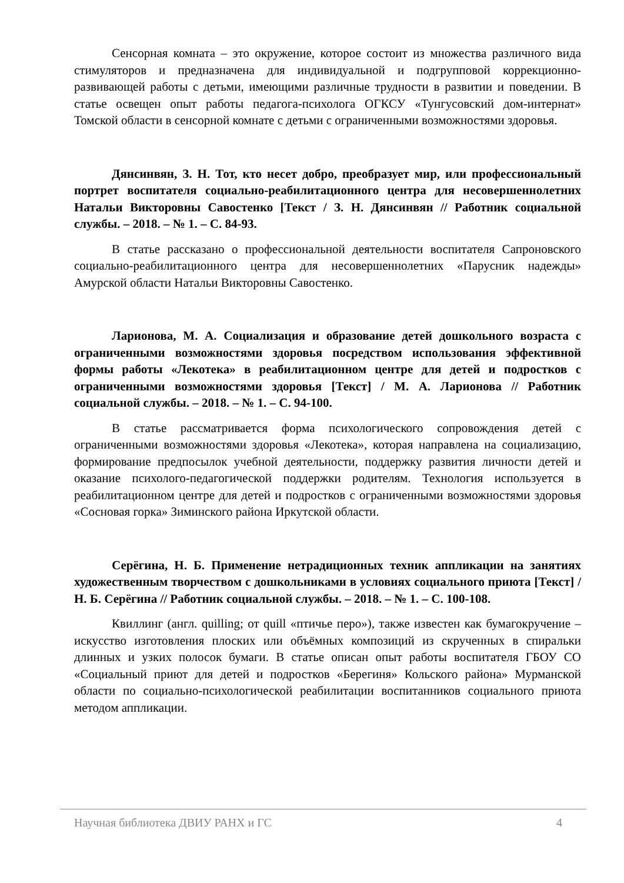Сенсорная комната – это окружение, которое состоит из множества различного вида стимуляторов и предназначена для индивидуальной и подгрупповой коррекционно-развивающей работы с детьми, имеющими различные трудности в развитии и поведении. В статье освещен опыт работы педагога-психолога ОГКСУ «Тунгусовский дом-интернат» Томской области в сенсорной комнате с детьми с ограниченными возможностями здоровья.
Дянсинвян, З. Н. Тот, кто несет добро, преобразует мир, или профессиональный портрет воспитателя социально-реабилитационного центра для несовершеннолетних Натальи Викторовны Савостенко [Текст / З. Н. Дянсинвян // Работник социальной службы. – 2018. – № 1. – С. 84-93.
В статье рассказано о профессиональной деятельности воспитателя Сапроновского социально-реабилитационного центра для несовершеннолетних «Парусник надежды» Амурской области Натальи Викторовны Савостенко.
Ларионова, М. А. Социализация и образование детей дошкольного возраста с ограниченными возможностями здоровья посредством использования эффективной формы работы «Лекотека» в реабилитационном центре для детей и подростков с ограниченными возможностями здоровья [Текст] / М. А. Ларионова // Работник социальной службы. – 2018. – № 1. – С. 94-100.
В статье рассматривается форма психологического сопровождения детей с ограниченными возможностями здоровья «Лекотека», которая направлена на социализацию, формирование предпосылок учебной деятельности, поддержку развития личности детей и оказание психолого-педагогической поддержки родителям. Технология используется в реабилитационном центре для детей и подростков с ограниченными возможностями здоровья «Сосновая горка» Зиминского района Иркутской области.
Серёгина, Н. Б. Применение нетрадиционных техник аппликации на занятиях художественным творчеством с дошкольниками в условиях социального приюта [Текст] / Н. Б. Серёгина // Работник социальной службы. – 2018. – № 1. – С. 100-108.
Квиллинг (англ. quilling; от quill «птичье перо»), также известен как бумагокручение – искусство изготовления плоских или объёмных композиций из скрученных в спиральки длинных и узких полосок бумаги. В статье описан опыт работы воспитателя ГБОУ СО «Социальный приют для детей и подростков «Берегиня» Кольского района» Мурманской области по социально-психологической реабилитации воспитанников социального приюта методом аппликации.
Научная библиотека ДВИУ РАНХ и ГС 4